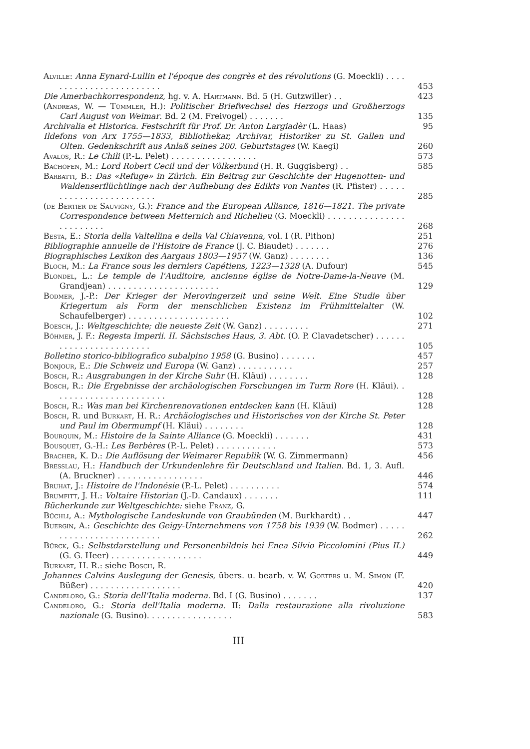Alville: Anna Eynard-Lullin et l'époque des congrès et des révolutions (G. Moeckli) . . . . . . . . . . . . . . . . . . . . . . . .
453
Die Amerbachkorrespondenz, hg. v. A. Hartmann. Bd. 5 (H. Gutzwiller) . .
423
(Andreas, W. — Tümmler, H.): Politischer Briefwechsel des Herzogs und Großherzogs Carl August von Weimar. Bd. 2 (M. Freivogel) . . . . . . .
135
Archivalia et Historica. Festschrift für Prof. Dr. Anton Largiadèr (L. Haas)
95
Ildefons von Arx 1755—1833, Bibliothekar, Archivar, Historiker zu St. Gallen und Olten. Gedenkschrift aus Anlaß seines 200. Geburtstages (W. Kaegi)
260
Avalos, R.: Le Chili (P.-L. Pelet) . . . . . . . . . . . . . . . . .
573
Bachofen, M.: Lord Robert Cecil und der Völkerbund (H. R. Guggisberg) . .
585
Barbatti, B.: Das «Refuge» in Zürich. Ein Beitrag zur Geschichte der Hugenotten- und Waldenserflüchtlinge nach der Aufhebung des Edikts von Nantes (R. Pfister) . . . . . . . . . . . . . . . . . . . . . . . .
285
(de Bertier de Sauvigny, G.): France and the European Alliance, 1816—1821. The private Correspondence between Metternich and Richelieu (G. Moeckli) . . . . . . . . . . . . . . . . . . . . . . . .
268
Besta, E.: Storia della Valtellina e della Val Chiavenna, vol. I (R. Pithon)
251
Bibliographie annuelle de l'Histoire de France (J. C. Biaudet) . . . . . . .
276
Biographisches Lexikon des Aargaus 1803—1957 (W. Ganz) . . . . . . . .
136
Bloch, M.: La France sous les derniers Capétiens, 1223—1328 (A. Dufour)
545
Blondel, L.: Le temple de l'Auditoire, ancienne église de Notre-Dame-la-Neuve (M. Grandjean) . . . . . . . . . . . . . . . . . . . . . .
129
Bodmer, J.-P.: Der Krieger der Merovingerzeit und seine Welt. Eine Studie über Kriegertum als Form der menschlichen Existenz im Frühmittelalter (W. Schaufelberger) . . . . . . . . . . . . . . . . . . . .
102
Boesch, J.: Weltgeschichte; die neueste Zeit (W. Ganz) . . . . . . . . .
271
Böhmer, J. F.: Regesta Imperii. II. Sächsisches Haus, 3. Abt. (O. P. Clavadetscher) . . . . . . . . . . . . . . . . . . . . . . . .
105
Bolletino storico-bibliografico subalpino 1958 (G. Busino) . . . . . . .
457
Bonjour, E.: Die Schweiz und Europa (W. Ganz) . . . . . . . . . . .
257
Bosch, R.: Ausgrabungen in der Kirche Suhr (H. Kläui) . . . . . . . .
128
Bosch, R.: Die Ergebnisse der archäologischen Forschungen im Turm Rore (H. Kläui). . . . . . . . . . . . . . . . . . . . . . .
128
Bosch, R.: Was man bei Kirchenrenovationen entdecken kann (H. Kläui)
128
Bosch, R. und Burkart, H. R.: Archäologisches und Historisches von der Kirche St. Peter und Paul im Obermumpf (H. Kläui) . . . . . . . .
128
Bourquin, M.: Histoire de la Sainte Alliance (G. Moeckli) . . . . . . .
431
Bousquet, G.-H.: Les Berbères (P.-L. Pelet) . . . . . . . . . . . .
573
Bracher, K. D.: Die Auflösung der Weimarer Republik (W. G. Zimmermann)
456
Bresslau, H.: Handbuch der Urkundenlehre für Deutschland und Italien. Bd. 1, 3. Aufl. (A. Bruckner) . . . . . . . . . . . . . . . . .
446
Bruhat, J.: Histoire de l'Indonésie (P.-L. Pelet) . . . . . . . . . .
574
Brumfitt, J. H.: Voltaire Historian (J.-D. Candaux) . . . . . . .
111
Bücherkunde zur Weltgeschichte: siehe Franz, G.
Büchli, A.: Mythologische Landeskunde von Graubünden (M. Burkhardt) . .
447
Buergin, A.: Geschichte des Geigy-Unternehmens von 1758 bis 1939 (W. Bodmer) . . . . . . . . . . . . . . . . . . . . . . . . .
262
Bürck, G.: Selbstdarstellung und Personenbildnis bei Enea Silvio Piccolomini (Pius II.) (G. G. Heer) . . . . . . . . . . . . . . . . . .
449
Burkart, H. R.: siehe Bosch, R.
Johannes Calvins Auslegung der Genesis, übers. u. bearb. v. W. Goeters u. M. Simon (F. Büßer) . . . . . . . . . . . . . . . . . .
420
Candeloro, G.: Storia dell'Italia moderna. Bd. I (G. Busino) . . . . . . .
137
Candeloro, G.: Storia dell'Italia moderna. II: Dalla restaurazione alla rivoluzione nazionale (G. Busino). . . . . . . . . . . . . . . . .
583
III